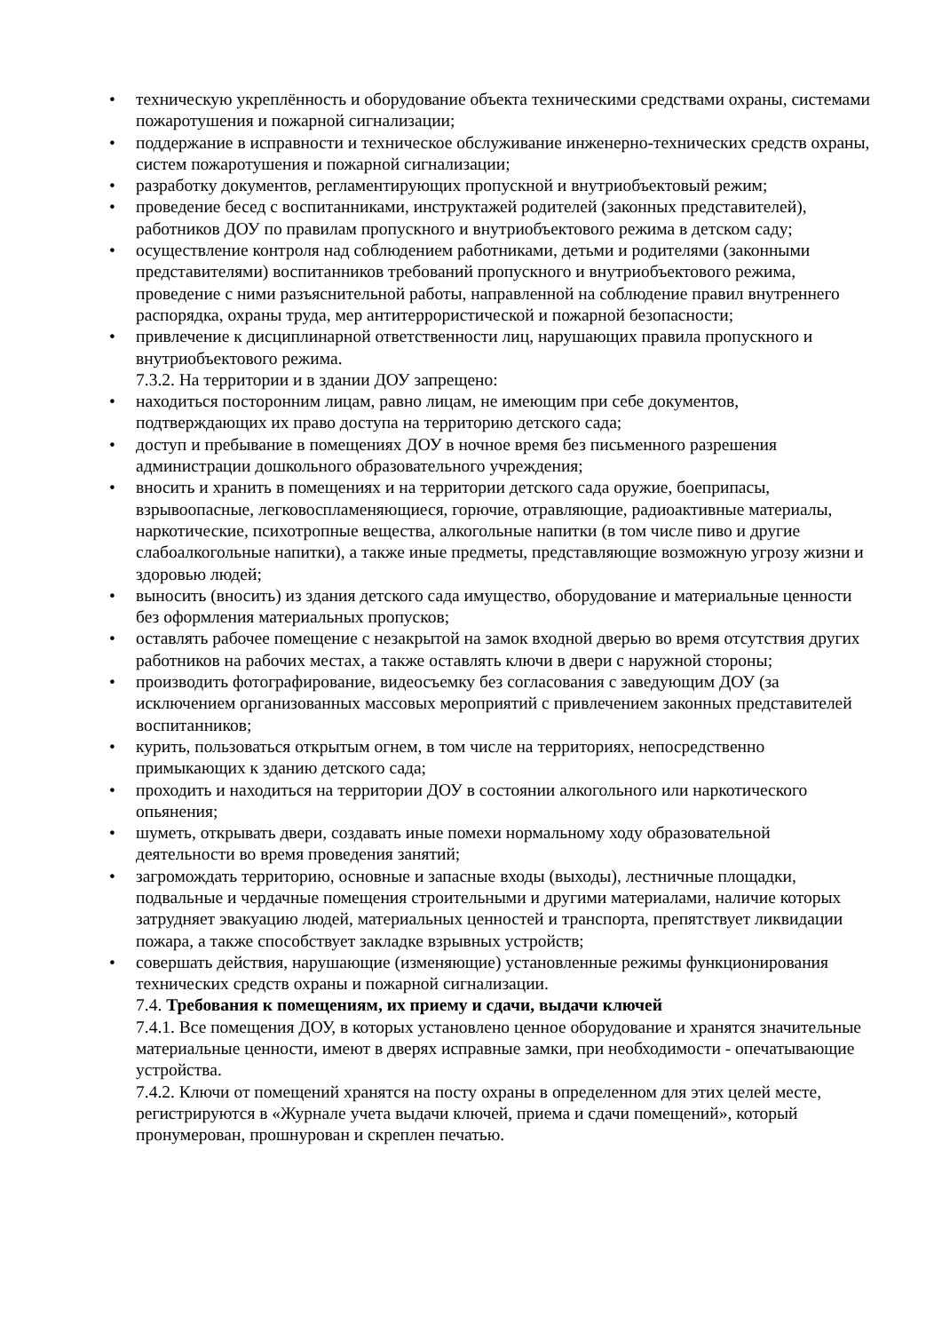• техническую укреплённость и оборудование объекта техническими средствами охраны, системами пожаротушения и пожарной сигнализации;
• поддержание в исправности и техническое обслуживание инженерно-технических средств охраны, систем пожаротушения и пожарной сигнализации;
• разработку документов, регламентирующих пропускной и внутриобъектовый режим;
• проведение бесед с воспитанниками, инструктажей родителей (законных представителей), работников ДОУ по правилам пропускного и внутриобъектового режима в детском саду;
• осуществление контроля над соблюдением работниками, детьми и родителями (законными представителями) воспитанников требований пропускного и внутриобъектового режима, проведение с ними разъяснительной работы, направленной на соблюдение правил внутреннего распорядка, охраны труда, мер антитеррористической и пожарной безопасности;
• привлечение к дисциплинарной ответственности лиц, нарушающих правила пропускного и внутриобъектового режима.
7.3.2. На территории и в здании ДОУ запрещено:
• находиться посторонним лицам, равно лицам, не имеющим при себе документов, подтверждающих их право доступа на территорию детского сада;
• доступ и пребывание в помещениях ДОУ в ночное время без письменного разрешения администрации дошкольного образовательного учреждения;
• вносить и хранить в помещениях и на территории детского сада оружие, боеприпасы, взрывоопасные, легковоспламеняющиеся, горючие, отравляющие, радиоактивные материалы, наркотические, психотропные вещества, алкогольные напитки (в том числе пиво и другие слабоалкогольные напитки), а также иные предметы, представляющие возможную угрозу жизни и здоровью людей;
• выносить (вносить) из здания детского сада имущество, оборудование и материальные ценности без оформления материальных пропусков;
• оставлять рабочее помещение с незакрытой на замок входной дверью во время отсутствия других работников на рабочих местах, а также оставлять ключи в двери с наружной стороны;
• производить фотографирование, видеосъемку без согласования с заведующим ДОУ (за исключением организованных массовых мероприятий с привлечением законных представителей воспитанников;
• курить, пользоваться открытым огнем, в том числе на территориях, непосредственно примыкающих к зданию детского сада;
• проходить и находиться на территории ДОУ в состоянии алкогольного или наркотического опьянения;
• шуметь, открывать двери, создавать иные помехи нормальному ходу образовательной деятельности во время проведения занятий;
• загромождать территорию, основные и запасные входы (выходы), лестничные площадки, подвальные и чердачные помещения строительными и другими материалами, наличие которых затрудняет эвакуацию людей, материальных ценностей и транспорта, препятствует ликвидации пожара, а также способствует закладке взрывных устройств;
• совершать действия, нарушающие (изменяющие) установленные режимы функционирования технических средств охраны и пожарной сигнализации.
7.4. Требования к помещениям, их приему и сдачи, выдачи ключей
7.4.1. Все помещения ДОУ, в которых установлено ценное оборудование и хранятся значительные материальные ценности, имеют в дверях исправные замки, при необходимости - опечатывающие устройства.
7.4.2. Ключи от помещений хранятся на посту охраны в определенном для этих целей месте, регистрируются в «Журнале учета выдачи ключей, приема и сдачи помещений», который пронумерован, прошнурован и скреплен печатью.